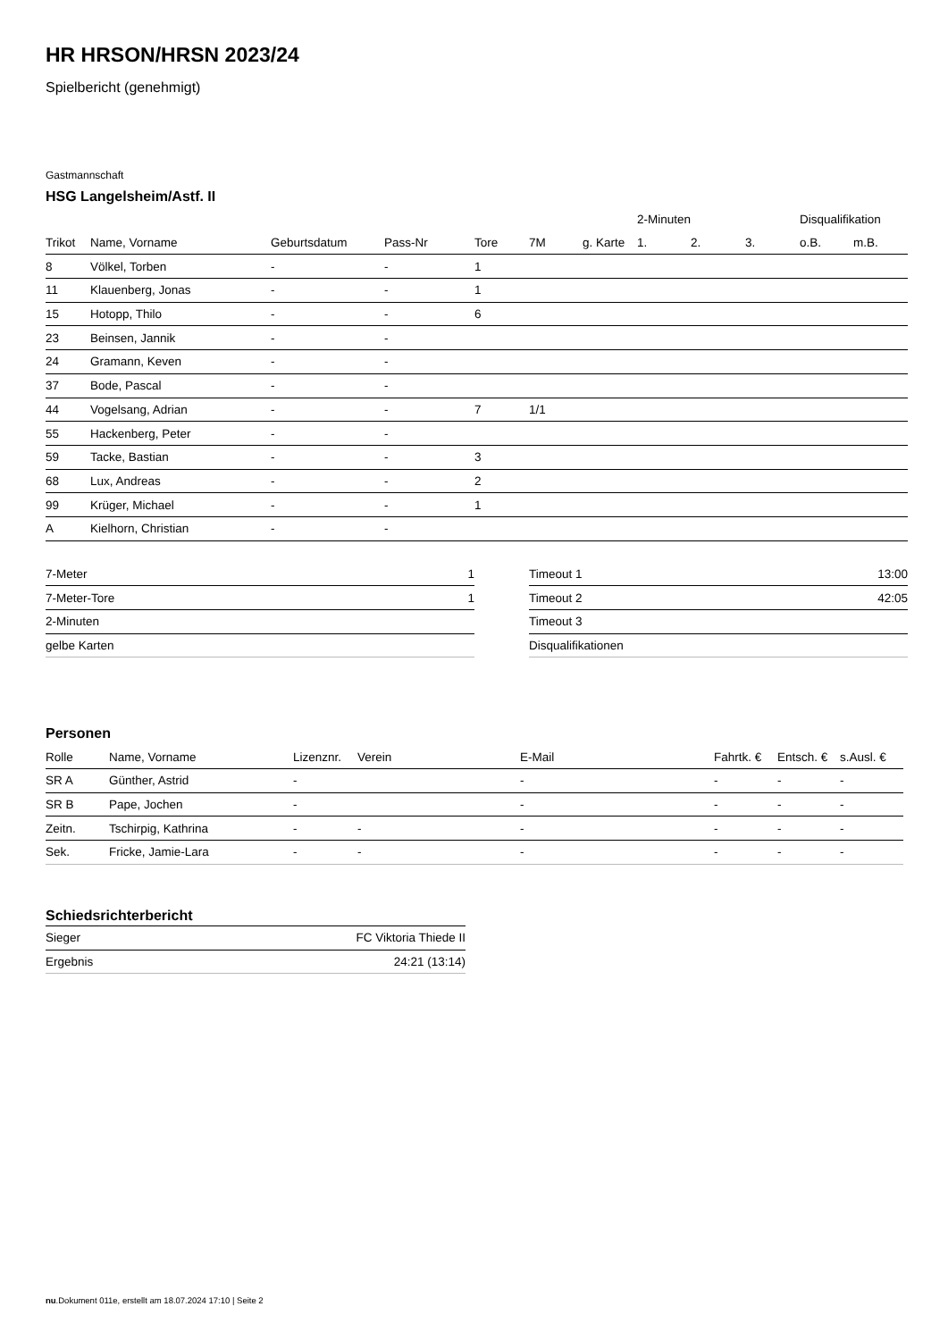HR HRSON/HRSN 2023/24
Spielbericht (genehmigt)
Gastmannschaft
HSG Langelsheim/Astf. II
| | | | | | | | 2-Minuten | | | Disqualifikation | |
| --- | --- | --- | --- | --- | --- | --- | --- | --- | --- | --- | --- |
| Trikot | Name, Vorname | Geburtsdatum | Pass-Nr | Tore | 7M | g. Karte | 1. | 2. | 3. | o.B. | m.B. |
| 8 | Völkel, Torben | - | - | 1 | | | | | | | |
| 11 | Klauenberg, Jonas | - | - | 1 | | | | | | | |
| 15 | Hotopp, Thilo | - | - | 6 | | | | | | | |
| 23 | Beinsen, Jannik | - | - | | | | | | | | |
| 24 | Gramann, Keven | - | - | | | | | | | | |
| 37 | Bode, Pascal | - | - | | | | | | | | |
| 44 | Vogelsang, Adrian | - | - | 7 | 1/1 | | | | | | |
| 55 | Hackenberg, Peter | - | - | | | | | | | | |
| 59 | Tacke, Bastian | - | - | 3 | | | | | | | |
| 68 | Lux, Andreas | - | - | 2 | | | | | | | |
| 99 | Krüger, Michael | - | - | 1 | | | | | | | |
| A | Kielhorn, Christian | - | - | | | | | | | | |
| 7-Meter | 1 |
| 7-Meter-Tore | 1 |
| 2-Minuten | |
| gelbe Karten | |
| Timeout 1 | 13:00 |
| Timeout 2 | 42:05 |
| Timeout 3 | |
| Disqualifikationen | |
Personen
| Rolle | Name, Vorname | Lizenznr. | Verein | E-Mail | Fahrtk. € | Entsch. € | s.Ausl. € |
| --- | --- | --- | --- | --- | --- | --- | --- |
| SR A | Günther, Astrid | - | | - | - | - | - |
| SR B | Pape, Jochen | - | | - | - | - | - |
| Zeitn. | Tschirpig, Kathrina | - | - | - | - | - | - |
| Sek. | Fricke, Jamie-Lara | - | - | - | - | - | - |
Schiedsrichterbericht
| Sieger | FC Viktoria Thiede II |
| Ergebnis | 24:21 (13:14) |
nu.Dokument 011e, erstellt am 18.07.2024 17:10 | Seite 2